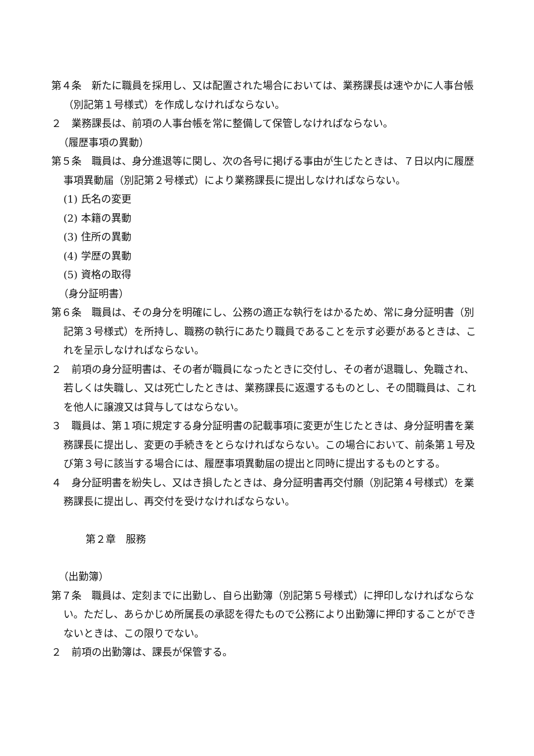第４条　新たに職員を採用し、又は配置された場合においては、業務課長は速やかに人事台帳（別記第１号様式）を作成しなければならない。
２　業務課長は、前項の人事台帳を常に整備して保管しなければならない。
（履歴事項の異動）
第５条　職員は、身分進退等に関し、次の各号に掲げる事由が生じたときは、７日以内に履歴事項異動届（別記第２号様式）により業務課長に提出しなければならない。
(1) 氏名の変更
(2) 本籍の異動
(3) 住所の異動
(4) 学歴の異動
(5) 資格の取得
（身分証明書）
第６条　職員は、その身分を明確にし、公務の適正な執行をはかるため、常に身分証明書（別記第３号様式）を所持し、職務の執行にあたり職員であることを示す必要があるときは、これを呈示しなければならない。
２　前項の身分証明書は、その者が職員になったときに交付し、その者が退職し、免職され、若しくは失職し、又は死亡したときは、業務課長に返還するものとし、その間職員は、これを他人に譲渡又は貸与してはならない。
３　職員は、第１項に規定する身分証明書の記載事項に変更が生じたときは、身分証明書を業務課長に提出し、変更の手続きをとらなければならない。この場合において、前条第１号及び第３号に該当する場合には、履歴事項異動届の提出と同時に提出するものとする。
４　身分証明書を紛失し、又はき損したときは、身分証明書再交付願（別記第４号様式）を業務課長に提出し、再交付を受けなければならない。
第２章　服務
（出勤簿）
第７条　職員は、定刻までに出勤し、自ら出勤簿（別記第５号様式）に押印しなければならない。ただし、あらかじめ所属長の承認を得たもので公務により出勤簿に押印することができないときは、この限りでない。
２　前項の出勤簿は、課長が保管する。